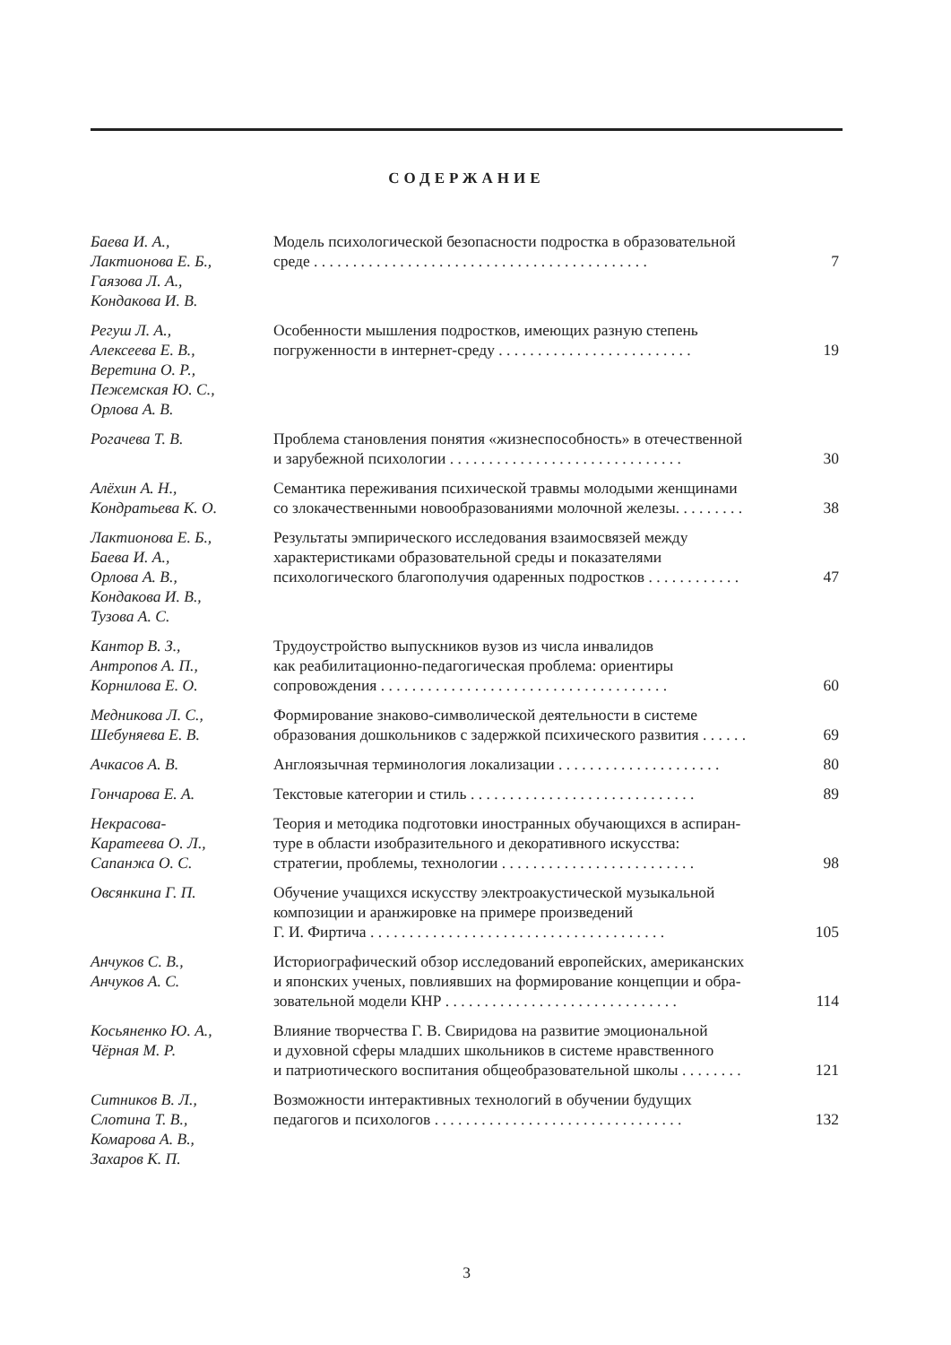СОДЕРЖАНИЕ
| Баева И. А., Лактионова Е. Б., Гаязова Л. А., Кондакова И. В. | Модель психологической безопасности подростка в образовательной среде . . . . . . . . . . . . . . . . . . . . . . . . . . . . . . . . . . . . . . . . . . . | 7 |
| Регуш Л. А., Алексеева Е. В., Веретина О. Р., Пежемская Ю. С., Орлова А. В. | Особенности мышления подростков, имеющих разную степень погруженности в интернет-среду . . . . . . . . . . . . . . . . . . . . . . . . . | 19 |
| Рогачева Т. В. | Проблема становления понятия «жизнеспособность» в отечественной и зарубежной психологии . . . . . . . . . . . . . . . . . . . . . . . . . . . . . . | 30 |
| Алёхин А. Н., Кондратьева К. О. | Семантика переживания психической травмы молодыми женщинами со злокачественными новообразованиями молочной железы. . . . . . . . . | 38 |
| Лактионова Е. Б., Баева И. А., Орлова А. В., Кондакова И. В., Тузова А. С. | Результаты эмпирического исследования взаимосвязей между характеристиками образовательной среды и показателями психологического благополучия одаренных подростков . . . . . . . . . . . . | 47 |
| Кантор В. З., Антропов А. П., Корнилова Е. О. | Трудоустройство выпускников вузов из числа инвалидов как реабилитационно-педагогическая проблема: ориентиры сопровождения . . . . . . . . . . . . . . . . . . . . . . . . . . . . . . . . . . . . . | 60 |
| Медникова Л. С., Шебуняева Е. В. | Формирование знаково-символической деятельности в системе образования дошкольников с задержкой психического развития . . . . . . | 69 |
| Ачкасов А. В. | Англоязычная терминология локализации . . . . . . . . . . . . . . . . . . . . . | 80 |
| Гончарова Е. А. | Текстовые категории и стиль . . . . . . . . . . . . . . . . . . . . . . . . . . . . . | 89 |
| Некрасова- Каратеева О. Л., Сапанжа О. С. | Теория и методика подготовки иностранных обучающихся в аспиран- туре в области изобразительного и декоративного искусства: стратегии, проблемы, технологии . . . . . . . . . . . . . . . . . . . . . . . . . | 98 |
| Овсянкина Г. П. | Обучение учащихся искусству электроакустической музыкальной композиции и аранжировке на примере произведений Г. И. Фиртича . . . . . . . . . . . . . . . . . . . . . . . . . . . . . . . . . . . . . . | 105 |
| Анчуков С. В., Анчуков А. С. | Историографический обзор исследований европейских, американских и японских ученых, повлиявших на формирование концепции и обра- зовательной модели КНР . . . . . . . . . . . . . . . . . . . . . . . . . . . . . . | 114 |
| Косьяненко Ю. А., Чёрная М. Р. | Влияние творчества Г. В. Свиридова на развитие эмоциональной и духовной сферы младших школьников в системе нравственного и патриотического воспитания общеобразовательной школы . . . . . . . . | 121 |
| Ситников В. Л., Слотина Т. В., Комарова А. В., Захаров К. П. | Возможности интерактивных технологий в обучении будущих педагогов и психологов . . . . . . . . . . . . . . . . . . . . . . . . . . . . . . . . | 132 |
3